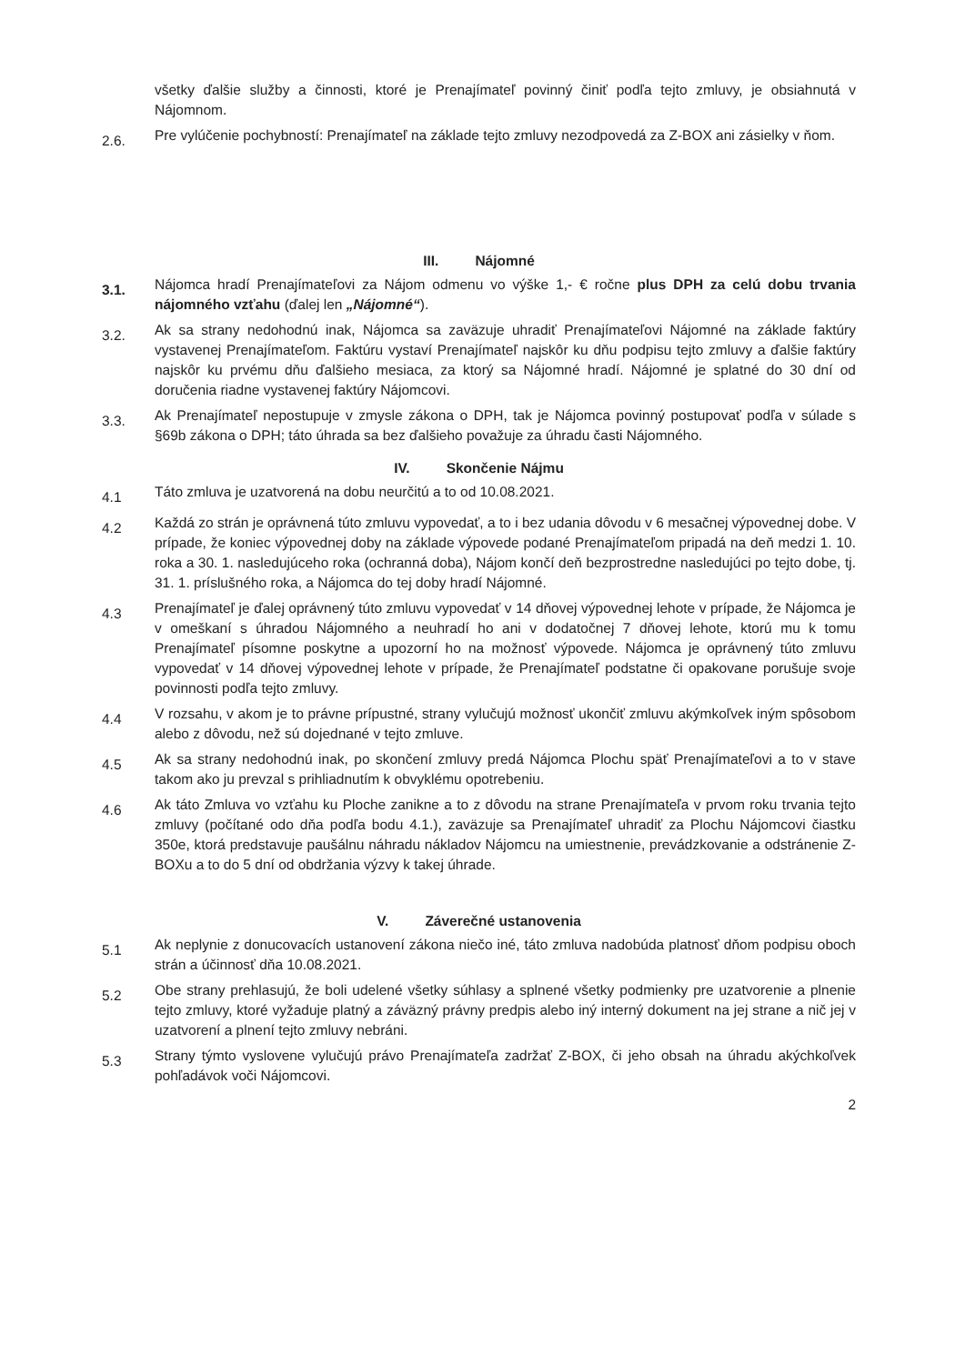všetky ďalšie služby a činnosti, ktoré je Prenajímateľ povinný činiť podľa tejto zmluvy, je obsiahnutá v Nájomnom.
2.6.
Pre vylúčenie pochybností: Prenajímateľ na základe tejto zmluvy nezodpovedá za Z-BOX ani zásielky v ňom.
III. Nájomné
3.1.
Nájomca hradí Prenajímateľovi za Nájom odmenu vo výške 1,- € ročne plus DPH za celú dobu trvania nájomného vzťahu (ďalej len „Nájomné“).
3.2.
Ak sa strany nedohodnú inak, Nájomca sa zaväzuje uhradiť Prenajímateľovi Nájomné na základe faktúry vystavenej Prenajímateľom. Faktúru vystaví Prenajímateľ najskôr ku dňu podpisu tejto zmluvy a ďalšie faktúry najskôr ku prvému dňu ďalšieho mesiaca, za ktorý sa Nájomné hradí. Nájomné je splatné do 30 dní od doručenia riadne vystavenej faktúry Nájomcovi.
3.3.
Ak Prenajímateľ nepostupuje v zmysle zákona o DPH, tak je Nájomca povinný postupovať podľa v súlade s §69b zákona o DPH; táto úhrada sa bez ďalšieho považuje za úhradu časti Nájomného.
IV. Skončenie Nájmu
4.1
Táto zmluva je uzatvorená na dobu neurčitú a to od 10.08.2021.
4.2
Každá zo strán je oprávnená túto zmluvu vypovedať, a to i bez udania dôvodu v 6 mesačnej výpovednej dobe. V prípade, že koniec výpovednej doby na základe výpovede podané Prenajímateľom pripadá na deň medzi 1. 10. roka a 30. 1. nasledujúceho roka (ochranná doba), Nájom končí deň bezprostredne nasledujúci po tejto dobe, tj. 31. 1. príslušného roka, a Nájomca do tej doby hradí Nájomné.
4.3
Prenajímateľ je ďalej oprávnený túto zmluvu vypovedať v 14 dňovej výpovednej lehote v prípade, že Nájomca je v omeškaní s úhradou Nájomného a neuhradí ho ani v dodatočnej 7 dňovej lehote, ktorú mu k tomu Prenajímateľ písomne poskytne a upozorní ho na možnosť výpovede. Nájomca je oprávnený túto zmluvu vypovedať v 14 dňovej výpovednej lehote v prípade, že Prenajímateľ podstatne či opakovane porušuje svoje povinnosti podľa tejto zmluvy.
4.4
V rozsahu, v akom je to právne prípustné, strany vylučujú možnosť ukončiť zmluvu akýmkoľvek iným spôsobom alebo z dôvodu, než sú dojednané v tejto zmluve.
4.5
Ak sa strany nedohodnú inak, po skončení zmluvy predá Nájomca Plochu späť Prenajímateľovi a to v stave takom ako ju prevzal s prihliadnutím k obvyklému opotrebeniu.
4.6
Ak táto Zmluva vo vzťahu ku Ploche zanikne a to z dôvodu na strane Prenajímateľa v prvom roku trvania tejto zmluvy (počítané odo dňa podľa bodu 4.1.), zaväzuje sa Prenajímateľ uhradiť za Plochu Nájomcovi čiastku 350e, ktorá predstavuje paušálnu náhradu nákladov Nájomcu na umiestnenie, prevádzkovanie a odstránenie Z-BOXu a to do 5 dní od obdržania výzvy k takej úhrade.
V. Záverečné ustanovenia
5.1
Ak neplynie z donucovacích ustanovení zákona niečo iné, táto zmluva nadobúda platnosť dňom podpisu oboch strán a účinnosť dňa 10.08.2021.
5.2
Obe strany prehlasujú, že boli udelené všetky súhlasy a splnené všetky podmienky pre uzatvorenie a plnenie tejto zmluvy, ktoré vyžaduje platný a záväzný právny predpis alebo iný interný dokument na jej strane a nič jej v uzatvorení a plnení tejto zmluvy nebráni.
5.3
Strany týmto vyslovene vylučujú právo Prenajímateľa zadržať Z-BOX, či jeho obsah na úhradu akýchkoľvek pohľadávok voči Nájomcovi.
2